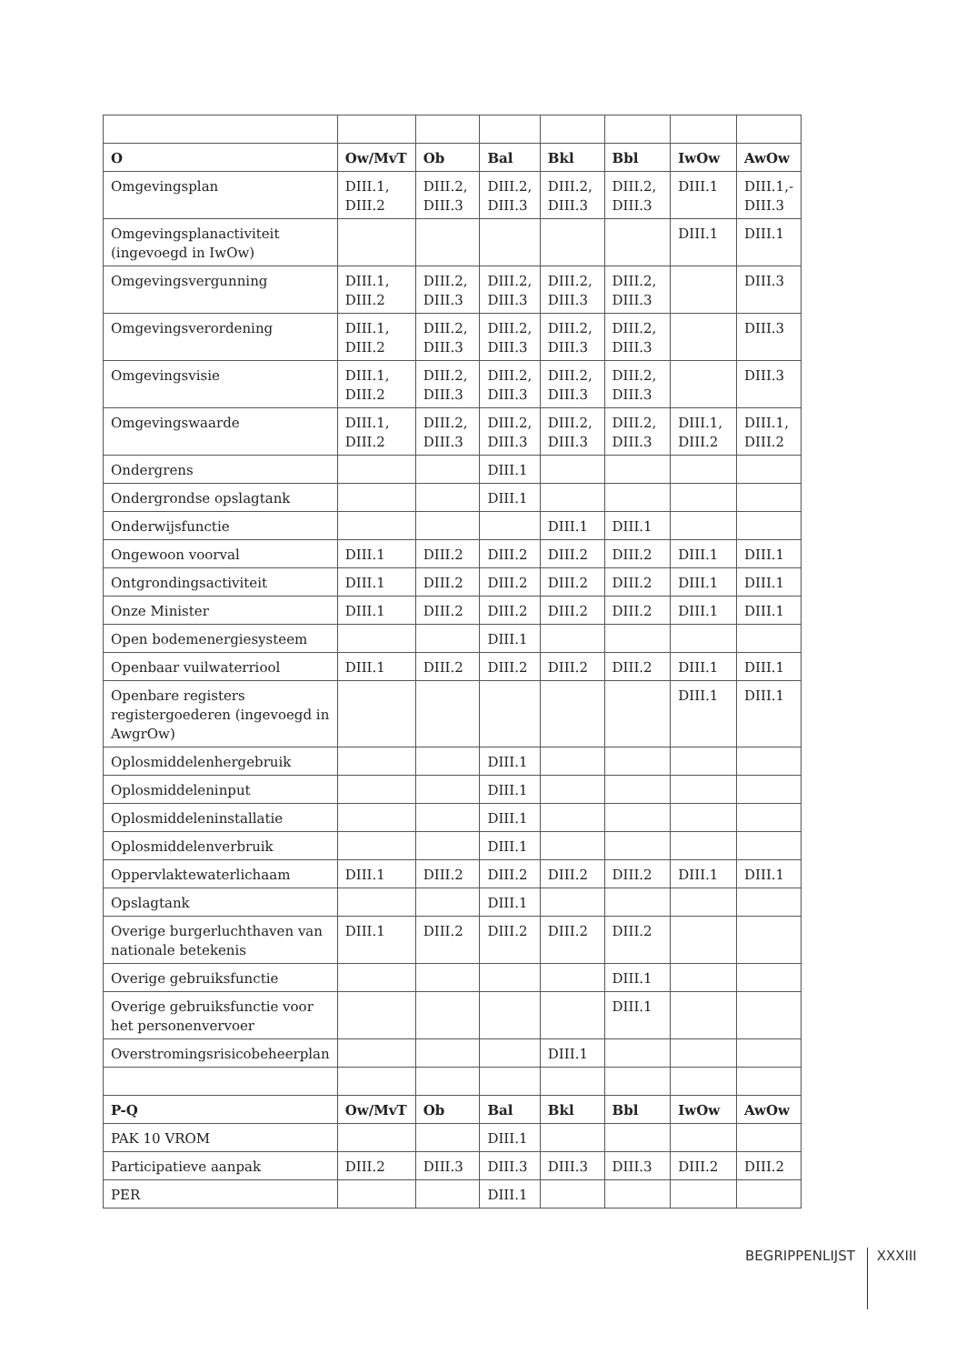| O | Ow/MvT | Ob | Bal | Bkl | Bbl | IwOw | AwOw |
| --- | --- | --- | --- | --- | --- | --- | --- |
| Omgevingsplan | DIII.1, DIII.2 | DIII.2, DIII.3 | DIII.2, DIII.3 | DIII.2, DIII.3 | DIII.2, DIII.3 | DIII.1 | DIII.1,- DIII.3 |
| Omgevingsplanactiviteit (ingevoegd in IwOw) | | | | | | DIII.1 | DIII.1 |
| Omgevingsvergunning | DIII.1, DIII.2 | DIII.2, DIII.3 | DIII.2, DIII.3 | DIII.2, DIII.3 | DIII.2, DIII.3 | | DIII.3 |
| Omgevingsverordening | DIII.1, DIII.2 | DIII.2, DIII.3 | DIII.2, DIII.3 | DIII.2, DIII.3 | DIII.2, DIII.3 | | DIII.3 |
| Omgevingsvisie | DIII.1, DIII.2 | DIII.2, DIII.3 | DIII.2, DIII.3 | DIII.2, DIII.3 | DIII.2, DIII.3 | | DIII.3 |
| Omgevingswaarde | DIII.1, DIII.2 | DIII.2, DIII.3 | DIII.2, DIII.3 | DIII.2, DIII.3 | DIII.2, DIII.3 | DIII.1, DIII.2 | DIII.1, DIII.2 |
| Ondergrens | | | DIII.1 | | | | |
| Ondergrondse opslagtank | | | DIII.1 | | | | |
| Onderwijsfunctie | | | | DIII.1 | DIII.1 | | |
| Ongewoon voorval | DIII.1 | DIII.2 | DIII.2 | DIII.2 | DIII.2 | DIII.1 | DIII.1 |
| Ontgrondingsactiviteit | DIII.1 | DIII.2 | DIII.2 | DIII.2 | DIII.2 | DIII.1 | DIII.1 |
| Onze Minister | DIII.1 | DIII.2 | DIII.2 | DIII.2 | DIII.2 | DIII.1 | DIII.1 |
| Open bodemenergiesysteem | | | DIII.1 | | | | |
| Openbaar vuilwaterriool | DIII.1 | DIII.2 | DIII.2 | DIII.2 | DIII.2 | DIII.1 | DIII.1 |
| Openbare registers registergoederen (ingevoegd in AwgrOw) | | | | | | DIII.1 | DIII.1 |
| Oplosmiddelenhergebruik | | | DIII.1 | | | | |
| Oplosmiddeleninput | | | DIII.1 | | | | |
| Oplosmiddeleninstallatie | | | DIII.1 | | | | |
| Oplosmiddelenverbruik | | | DIII.1 | | | | |
| Oppervlaktewaterlichaam | DIII.1 | DIII.2 | DIII.2 | DIII.2 | DIII.2 | DIII.1 | DIII.1 |
| Opslagtank | | | DIII.1 | | | | |
| Overige burgerluchthaven van nationale betekenis | DIII.1 | DIII.2 | DIII.2 | DIII.2 | DIII.2 | | |
| Overige gebruiksfunctie | | | | | DIII.1 | | |
| Overige gebruiksfunctie voor het personenvervoer | | | | | DIII.1 | | |
| Overstromingsrisicobeheerplan | | | | DIII.1 | | | |
| P-Q | Ow/MvT | Ob | Bal | Bkl | Bbl | IwOw | AwOw |
| PAK 10 VROM | | | DIII.1 | | | | |
| Participatieve aanpak | DIII.2 | DIII.3 | DIII.3 | DIII.3 | DIII.3 | DIII.2 | DIII.2 |
| PER | | | DIII.1 | | | | |
BEGRIPPENLIJST XXXIII